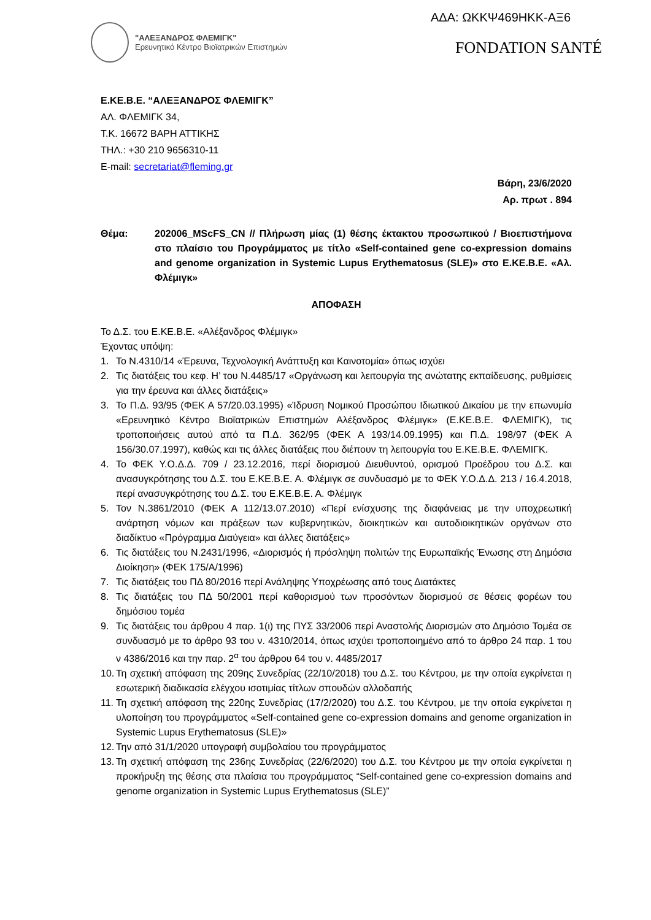ΑΔΑ: ΩΚΚΨ469ΗΚΚ-ΑΞ6
"ΑΛΕΞΑΝΔΡΟΣ ΦΛΕΜΙΓΚ"
Ερευνητικό Κέντρο Βιοϊατρικών Επιστημών
FONDATION SANTÉ
Ε.ΚΕ.Β.Ε. “ΑΛΕΞΑΝΔΡΟΣ ΦΛΕΜΙΓΚ”
ΑΛ. ΦΛΕΜΙΓΚ 34,
Τ.Κ. 16672 ΒΑΡΗ ΑΤΤΙΚΗΣ
ΤΗΛ.: +30 210 9656310-11
E-mail: secretariat@fleming.gr
Βάρη, 23/6/2020
Αρ. πρωτ . 894
Θέμα: 202006_MScFS_CN // Πλήρωση μίας (1) θέσης έκτακτου προσωπικού / Βιοεπιστήμονα στο πλαίσιο του Προγράμματος με τίτλο «Self-contained gene co-expression domains and genome organization in Systemic Lupus Erythematosus (SLE)» στο Ε.ΚΕ.Β.Ε. «Αλ. Φλέμιγκ»
ΑΠΟΦΑΣΗ
Το Δ.Σ. του Ε.ΚΕ.Β.Ε. «Αλέξανδρος Φλέμιγκ»
Έχοντας υπόψη:
1. Το Ν.4310/14 «Έρευνα, Τεχνολογική Ανάπτυξη και Καινοτομία» όπως ισχύει
2. Τις διατάξεις του κεφ. Η’ του Ν.4485/17 «Οργάνωση και λειτουργία της ανώτατης εκπαίδευσης, ρυθμίσεις για την έρευνα και άλλες διατάξεις»
3. Το Π.Δ. 93/95 (ΦΕΚ Α 57/20.03.1995) «Ίδρυση Νομικού Προσώπου Ιδιωτικού Δικαίου με την επωνυμία «Ερευνητικό Κέντρο Βιοϊατρικών Επιστημών Αλέξανδρος Φλέμιγκ» (Ε.ΚΕ.Β.Ε. ΦΛΕΜΙΓΚ), τις τροποποιήσεις αυτού από τα Π.Δ. 362/95 (ΦΕΚ Α 193/14.09.1995) και Π.Δ. 198/97 (ΦΕΚ Α 156/30.07.1997), καθώς και τις άλλες διατάξεις που διέπουν τη λειτουργία του Ε.ΚΕ.Β.Ε. ΦΛΕΜΙΓΚ.
4. Το ΦΕΚ Υ.Ο.Δ.Δ. 709 / 23.12.2016, περί διορισμού Διευθυντού, ορισμού Προέδρου του Δ.Σ. και ανασυγκρότησης του Δ.Σ. του Ε.ΚΕ.Β.Ε. Α. Φλέμιγκ σε συνδυασμό με το ΦΕΚ Υ.Ο.Δ.Δ. 213 / 16.4.2018, περί ανασυγκρότησης του Δ.Σ. του Ε.ΚΕ.Β.Ε. Α. Φλέμιγκ
5. Τον Ν.3861/2010 (ΦΕΚ Α 112/13.07.2010) «Περί ενίσχυσης της διαφάνειας με την υποχρεωτική ανάρτηση νόμων και πράξεων των κυβερνητικών, διοικητικών και αυτοδιοικητικών οργάνων στο διαδίκτυο «Πρόγραμμα Διαύγεια» και άλλες διατάξεις»
6. Τις διατάξεις του Ν.2431/1996, «Διορισμός ή πρόσληψη πολιτών της Ευρωπαϊκής Ένωσης στη Δημόσια Διοίκηση» (ΦΕΚ 175/Α/1996)
7. Τις διατάξεις του ΠΔ 80/2016 περί Ανάληψης Υποχρέωσης από τους Διατάκτες
8. Τις διατάξεις του ΠΔ 50/2001 περί καθορισμού των προσόντων διορισμού σε θέσεις φορέων του δημόσιου τομέα
9. Τις διατάξεις του άρθρου 4 παρ. 1(ι) της ΠΥΣ 33/2006 περί Αναστολής Διορισμών στο Δημόσιο Τομέα σε συνδυασμό με το άρθρο 93 του ν. 4310/2014, όπως ισχύει τροποποιημένο από το άρθρο 24 παρ. 1 του ν 4386/2016 και την παρ. 2<sup>α</sup> του άρθρου 64 του ν. 4485/2017
10. Τη σχετική απόφαση της 209ης Συνεδρίας (22/10/2018) του Δ.Σ. του Κέντρου, με την οποία εγκρίνεται η εσωτερική διαδικασία ελέγχου ισοτιμίας τίτλων σπουδών αλλοδαπής
11. Τη σχετική απόφαση της 220ης Συνεδρίας (17/2/2020) του Δ.Σ. του Κέντρου, με την οποία εγκρίνεται η υλοποίηση του προγράμματος «Self-contained gene co-expression domains and genome organization in Systemic Lupus Erythematosus (SLE)»
12. Την από 31/1/2020 υπογραφή συμβολαίου του προγράμματος
13. Τη σχετική απόφαση της 236ης Συνεδρίας (22/6/2020) του Δ.Σ. του Κέντρου με την οποία εγκρίνεται η προκήρυξη της θέσης στα πλαίσια του προγράμματος “Self-contained gene co-expression domains and genome organization in Systemic Lupus Erythematosus (SLE)”